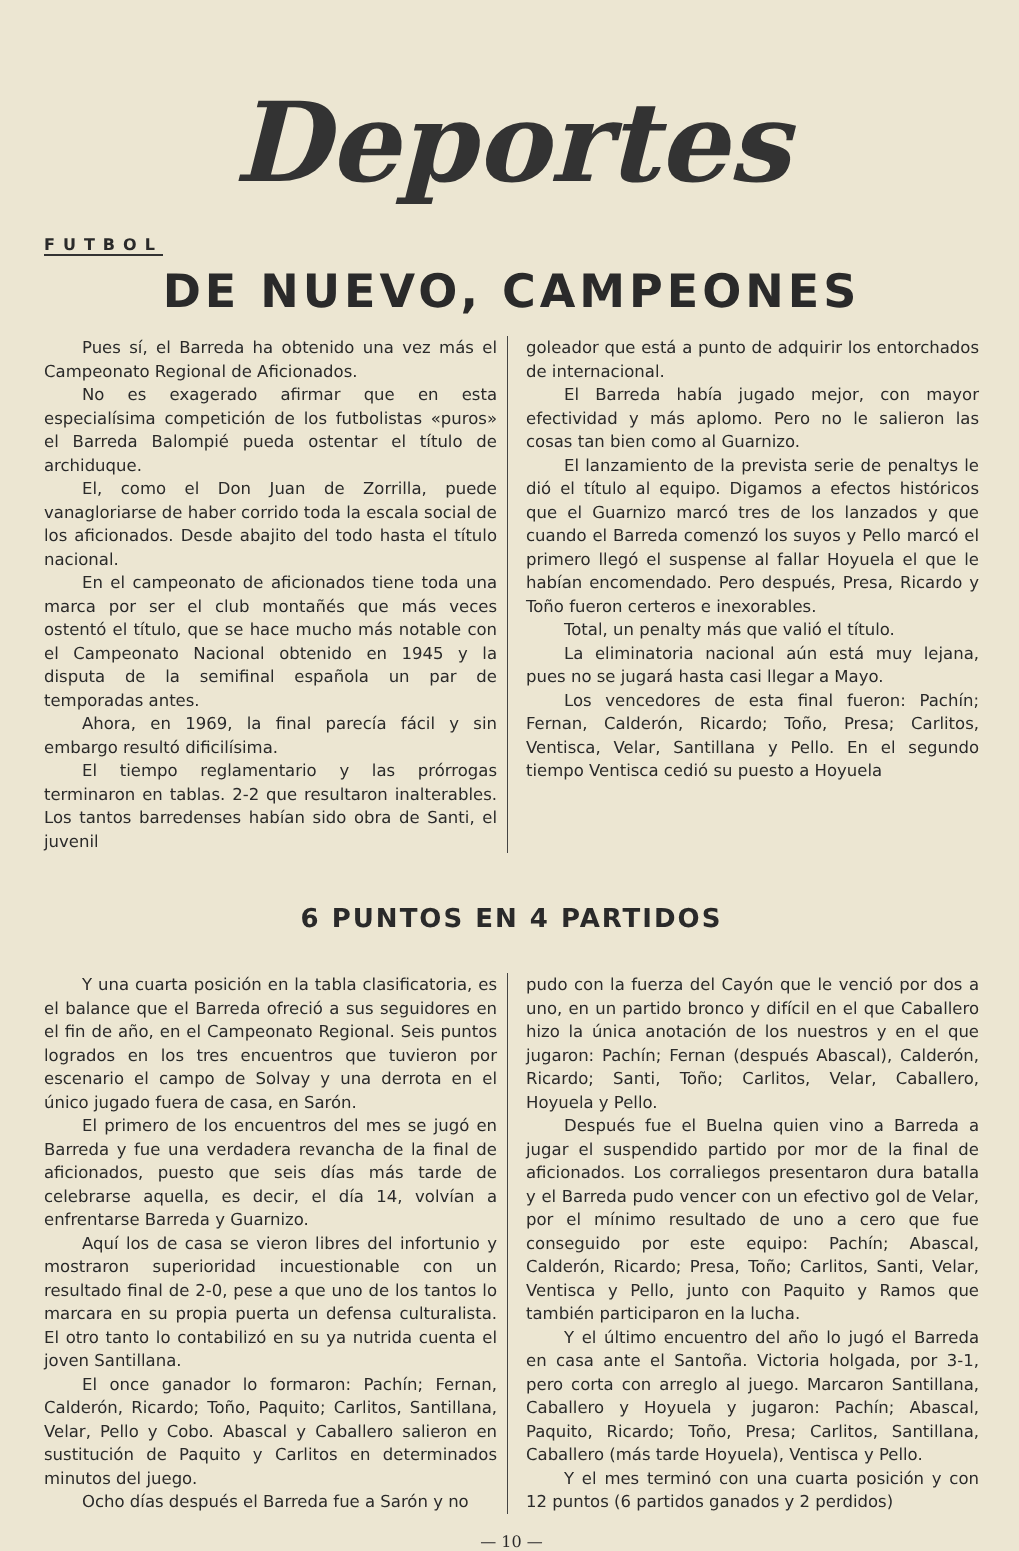Deportes
FUTBOL
DE NUEVO, CAMPEONES
Pues sí, el Barreda ha obtenido una vez más el Campeonato Regional de Aficionados.
No es exagerado afirmar que en esta especialísima competición de los futbolistas «puros» el Barreda Balompié pueda ostentar el título de archiduque.
El, como el Don Juan de Zorrilla, puede vanagloriarse de haber corrido toda la escala social de los aficionados. Desde abajito del todo hasta el título nacional.
En el campeonato de aficionados tiene toda una marca por ser el club montañés que más veces ostentó el título, que se hace mucho más notable con el Campeonato Nacional obtenido en 1945 y la disputa de la semifinal española un par de temporadas antes.
Ahora, en 1969, la final parecía fácil y sin embargo resultó dificilísima.
El tiempo reglamentario y las prórrogas terminaron en tablas. 2-2 que resultaron inalterables. Los tantos barredenses habían sido obra de Santi, el juvenil
goleador que está a punto de adquirir los entorchados de internacional.
El Barreda había jugado mejor, con mayor efectividad y más aplomo. Pero no le salieron las cosas tan bien como al Guarnizo.
El lanzamiento de la prevista serie de penaltys le dió el título al equipo. Digamos a efectos históricos que el Guarnizo marcó tres de los lanzados y que cuando el Barreda comenzó los suyos y Pello marcó el primero llegó el suspense al fallar Hoyuela el que le habían encomendado. Pero después, Presa, Ricardo y Toño fueron certeros e inexorables.
Total, un penalty más que valió el título.
La eliminatoria nacional aún está muy lejana, pues no se jugará hasta casi llegar a Mayo.
Los vencedores de esta final fueron: Pachín; Fernan, Calderón, Ricardo; Toño, Presa; Carlitos, Ventisca, Velar, Santillana y Pello. En el segundo tiempo Ventisca cedió su puesto a Hoyuela
6 PUNTOS EN 4 PARTIDOS
Y una cuarta posición en la tabla clasificatoria, es el balance que el Barreda ofreció a sus seguidores en el fin de año, en el Campeonato Regional. Seis puntos logrados en los tres encuentros que tuvieron por escenario el campo de Solvay y una derrota en el único jugado fuera de casa, en Sarón.
El primero de los encuentros del mes se jugó en Barreda y fue una verdadera revancha de la final de aficionados, puesto que seis días más tarde de celebrarse aquella, es decir, el día 14, volvían a enfrentarse Barreda y Guarnizo.
Aquí los de casa se vieron libres del infortunio y mostraron superioridad incuestionable con un resultado final de 2-0, pese a que uno de los tantos lo marcara en su propia puerta un defensa culturalista. El otro tanto lo contabilizó en su ya nutrida cuenta el joven Santillana.
El once ganador lo formaron: Pachín; Fernan, Calderón, Ricardo; Toño, Paquito; Carlitos, Santillana, Velar, Pello y Cobo. Abascal y Caballero salieron en sustitución de Paquito y Carlitos en determinados minutos del juego.
Ocho días después el Barreda fue a Sarón y no
pudo con la fuerza del Cayón que le venció por dos a uno, en un partido bronco y difícil en el que Caballero hizo la única anotación de los nuestros y en el que jugaron: Pachín; Fernan (después Abascal), Calderón, Ricardo; Santi, Toño; Carlitos, Velar, Caballero, Hoyuela y Pello.
Después fue el Buelna quien vino a Barreda a jugar el suspendido partido por mor de la final de aficionados. Los corraliegos presentaron dura batalla y el Barreda pudo vencer con un efectivo gol de Velar, por el mínimo resultado de uno a cero que fue conseguido por este equipo: Pachín; Abascal, Calderón, Ricardo; Presa, Toño; Carlitos, Santi, Velar, Ventisca y Pello, junto con Paquito y Ramos que también participaron en la lucha.
Y el último encuentro del año lo jugó el Barreda en casa ante el Santoña. Victoria holgada, por 3-1, pero corta con arreglo al juego. Marcaron Santillana, Caballero y Hoyuela y jugaron: Pachín; Abascal, Paquito, Ricardo; Toño, Presa; Carlitos, Santillana, Caballero (más tarde Hoyuela), Ventisca y Pello.
Y el mes terminó con una cuarta posición y con 12 puntos (6 partidos ganados y 2 perdidos)
— 10 —